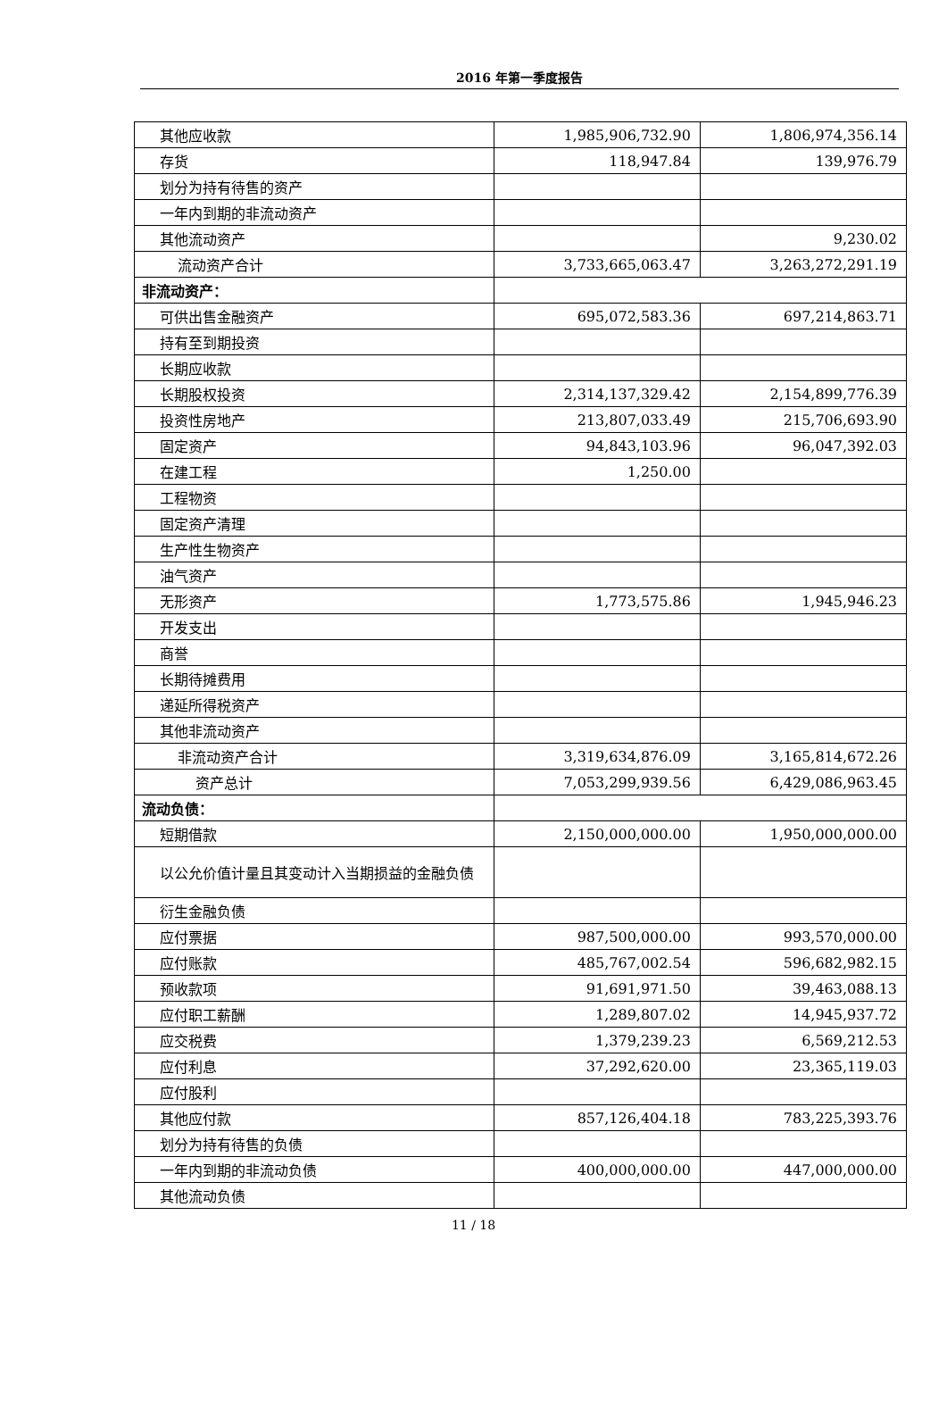2016 年第一季度报告
| 其他应收款 | 1,985,906,732.90 | 1,806,974,356.14 |
| 存货 | 118,947.84 | 139,976.79 |
| 划分为持有待售的资产 | | |
| 一年内到期的非流动资产 | | |
| 其他流动资产 | | 9,230.02 |
| 流动资产合计 | 3,733,665,063.47 | 3,263,272,291.19 |
| 非流动资产： | | |
| 可供出售金融资产 | 695,072,583.36 | 697,214,863.71 |
| 持有至到期投资 | | |
| 长期应收款 | | |
| 长期股权投资 | 2,314,137,329.42 | 2,154,899,776.39 |
| 投资性房地产 | 213,807,033.49 | 215,706,693.90 |
| 固定资产 | 94,843,103.96 | 96,047,392.03 |
| 在建工程 | 1,250.00 | |
| 工程物资 | | |
| 固定资产清理 | | |
| 生产性生物资产 | | |
| 油气资产 | | |
| 无形资产 | 1,773,575.86 | 1,945,946.23 |
| 开发支出 | | |
| 商誉 | | |
| 长期待摊费用 | | |
| 递延所得税资产 | | |
| 其他非流动资产 | | |
| 非流动资产合计 | 3,319,634,876.09 | 3,165,814,672.26 |
| 资产总计 | 7,053,299,939.56 | 6,429,086,963.45 |
| 流动负债： | | |
| 短期借款 | 2,150,000,000.00 | 1,950,000,000.00 |
| 以公允价值计量且其变动计入当期损益的金融负债 | | |
| 衍生金融负债 | | |
| 应付票据 | 987,500,000.00 | 993,570,000.00 |
| 应付账款 | 485,767,002.54 | 596,682,982.15 |
| 预收款项 | 91,691,971.50 | 39,463,088.13 |
| 应付职工薪酬 | 1,289,807.02 | 14,945,937.72 |
| 应交税费 | 1,379,239.23 | 6,569,212.53 |
| 应付利息 | 37,292,620.00 | 23,365,119.03 |
| 应付股利 | | |
| 其他应付款 | 857,126,404.18 | 783,225,393.76 |
| 划分为持有待售的负债 | | |
| 一年内到期的非流动负债 | 400,000,000.00 | 447,000,000.00 |
| 其他流动负债 | | |
11 / 18